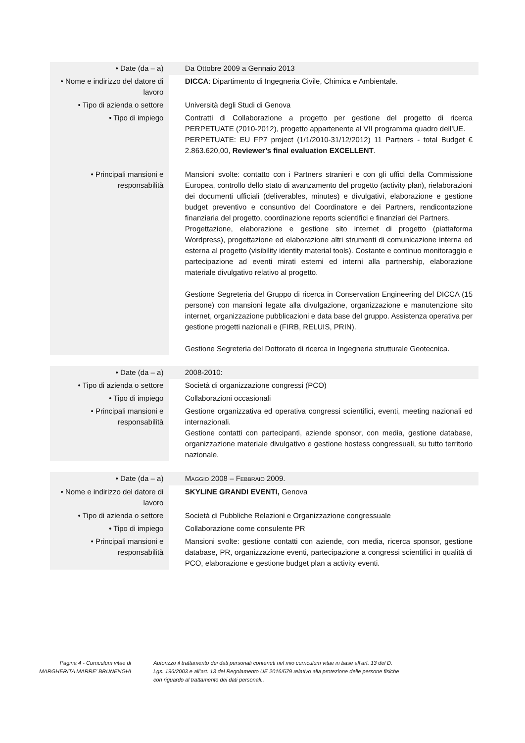| • Date (da – a) | | Da Ottobre 2009 a Gennaio 2013 |
| • Nome e indirizzo del datore di lavoro | | DICCA : Dipartimento di Ingegneria Civile, Chimica e Ambientale. |
| • Tipo di azienda o settore | | Università degli Studi di Genova |
| • Tipo di impiego | | Contratti di Collaborazione a progetto per gestione del progetto di ricerca PERPETUATE (2010-2012), progetto appartenente al VII programma quadro dell’UE. PERPETUATE: EU FP7 project (1/1/2010-31/12/2012) 11 Partners - total Budget € 2.863.620,00, Reviewer’s final evaluation EXCELLENT . |
| • Principali mansioni e responsabilità | | Mansioni svolte: contatto con i Partners stranieri e con gli uffici della Commissione Europea, controllo dello stato di avanzamento del progetto (activity plan), rielaborazioni dei documenti ufficiali (deliverables, minutes) e divulgativi, elaborazione e gestione budget preventivo e consuntivo del Coordinatore e dei Partners, rendicontazione finanziaria del progetto, coordinazione reports scientifici e finanziari dei Partners. Progettazione, elaborazione e gestione sito internet di progetto (piattaforma Wordpress), progettazione ed elaborazione altri strumenti di comunicazione interna ed esterna al progetto (visibility identity material tools). Costante e continuo monitoraggio e partecipazione ad eventi mirati esterni ed interni alla partnership, elaborazione materiale divulgativo relativo al progetto. Gestione Segreteria del Gruppo di ricerca in Conservation Engineering del DICCA (15 persone) con mansioni legate alla divulgazione, organizzazione e manutenzione sito internet, organizzazione pubblicazioni e data base del gruppo. Assistenza operativa per gestione progetti nazionali e (FIRB, RELUIS, PRIN). Gestione Segreteria del Dottorato di ricerca in Ingegneria strutturale Geotecnica. |
| • Date (da – a) | | 2008-2010: |
| • Tipo di azienda o settore | | Società di organizzazione congressi (PCO) |
| • Tipo di impiego | | Collaborazioni occasionali |
| • Principali mansioni e responsabilità | | Gestione organizzativa ed operativa congressi scientifici, eventi, meeting nazionali ed internazionali. Gestione contatti con partecipanti, aziende sponsor, con media, gestione database, organizzazione materiale divulgativo e gestione hostess congressuali, su tutto territorio nazionale. |
| • Date (da – a) | | M AGGIO 2008 – F EBBRAIO 2009. |
| • Nome e indirizzo del datore di lavoro | | SKYLINE GRANDI EVENTI, Genova |
| • Tipo di azienda o settore | | Società di Pubbliche Relazioni e Organizzazione congressuale |
| • Tipo di impiego | | Collaborazione come consulente PR |
| • Principali mansioni e responsabilità | | Mansioni svolte: gestione contatti con aziende, con media, ricerca sponsor, gestione database, PR, organizzazione eventi, partecipazione a congressi scientifici in qualità di PCO, elaborazione e gestione budget plan a activity eventi. |
Pagina 4 - Curriculum vitae di
MARGHERITA MARRE’ BRUNENGHI
Autorizzo il trattamento dei dati personali contenuti nel mio curriculum vitae in base all’art. 13 del D. Lgs. 196/2003 e all’art. 13 del Regolamento UE 2016/679 relativo alla protezione delle persone fisiche con riguardo al trattamento dei dati personali..